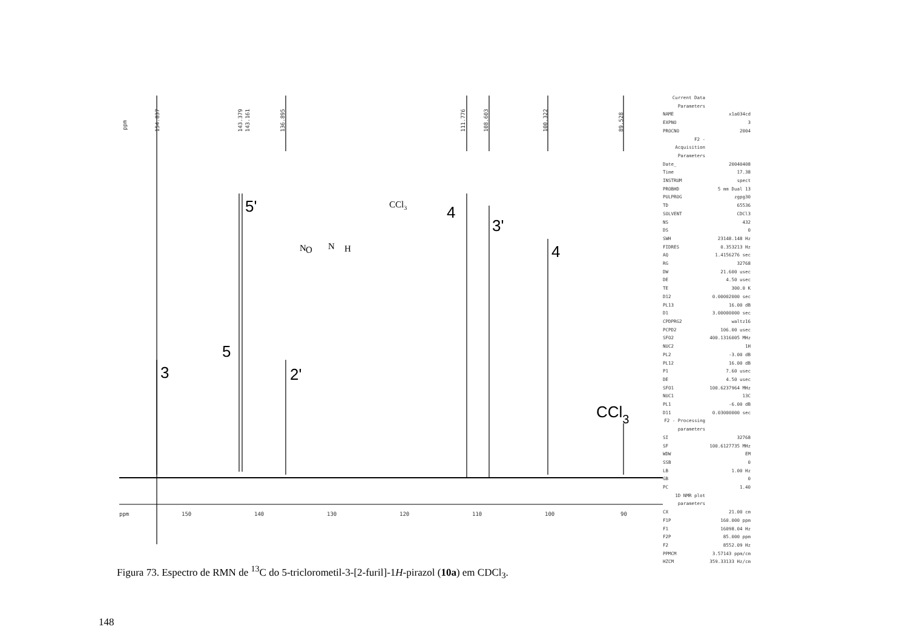ppm
154.837
143.379
143.161
136.895
111.776
108.603
100.322
89.528
3
5
5'
2'
4
3'
4
CCl3
ppm
150
140
130
120
110
100
90
CCl3
N
N
H
O
Current Data Parameters
NAME x1a034cd
EXPNO 3
PROCNO 2004
F2 - Acquisition Parameters
Date_ 20040408
Time 17.38
INSTRUM spect
PROBHD 5 mm Dual 13
PULPROG zgpg30
TD 65536
SOLVENT CDCl3
NS 432
DS 0
SWH 23148.148 Hz
FIDRES 0.353213 Hz
AQ 1.4156276 sec
RG 32768
DW 21.600 usec
DE 4.50 usec
TE 300.0 K
D12 0.00002000 sec
PL13 16.00 dB
D1 3.00000000 sec
CPDPRG2 waltz16
PCPD2 106.00 usec
SFO2 400.1316005 MHz
NUC2 1H
PL2 -3.00 dB
PL12 16.00 dB
P1 7.60 usec
DE 4.50 usec
SFO1 100.6237964 MHz
NUC1 13C
PL1 -6.00 dB
D11 0.03000000 sec
F2 - Processing parameters
SI 32768
SF 100.6127735 MHz
WDW EM
SSB 0
LB 1.00 Hz
GB 0
PC 1.40
1D NMR plot parameters
CX 21.00 cm
F1P 160.000 ppm
F1 16098.04 Hz
F2P 85.000 ppm
F2 8552.09 Hz
PPMCM 3.57143 ppm/cm
HZCM 359.33133 Hz/cm
Figura 73. Espectro de RMN de <sup>13</sup>C do 5-triclorometil-3-[2-furil]-1H-pirazol (10a) em CDCl<sub>3</sub>.
148